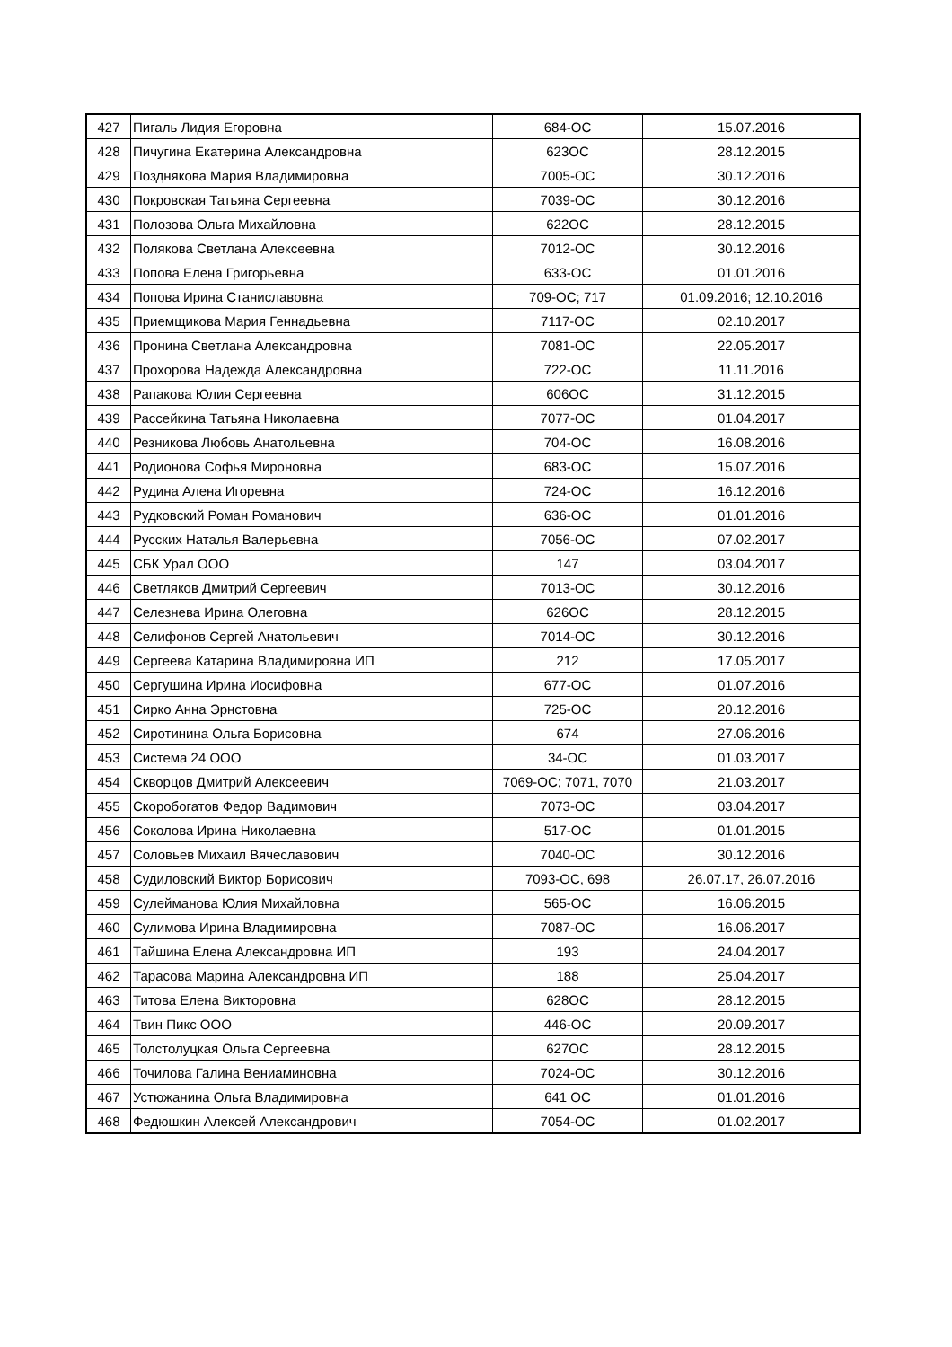| 427 | Пигаль Лидия Егоровна | 684-ОС | 15.07.2016 |
| 428 | Пичугина Екатерина Александровна | 623ОС | 28.12.2015 |
| 429 | Позднякова Мария Владимировна | 7005-ОС | 30.12.2016 |
| 430 | Покровская Татьяна Сергеевна | 7039-ОС | 30.12.2016 |
| 431 | Полозова Ольга Михайловна | 622ОС | 28.12.2015 |
| 432 | Полякова Светлана Алексеевна | 7012-ОС | 30.12.2016 |
| 433 | Попова Елена Григорьевна | 633-ОС | 01.01.2016 |
| 434 | Попова Ирина Станиславовна | 709-ОС; 717 | 01.09.2016; 12.10.2016 |
| 435 | Приемщикова Мария Геннадьевна | 7117-ОС | 02.10.2017 |
| 436 | Пронина Светлана Александровна | 7081-ОС | 22.05.2017 |
| 437 | Прохорова Надежда Александровна | 722-ОС | 11.11.2016 |
| 438 | Рапакова Юлия Сергеевна | 606ОС | 31.12.2015 |
| 439 | Рассейкина Татьяна Николаевна | 7077-ОС | 01.04.2017 |
| 440 | Резникова Любовь Анатольевна | 704-ОС | 16.08.2016 |
| 441 | Родионова Софья Мироновна | 683-ОС | 15.07.2016 |
| 442 | Рудина Алена Игоревна | 724-ОС | 16.12.2016 |
| 443 | Рудковский Роман Романович | 636-ОС | 01.01.2016 |
| 444 | Русских Наталья Валерьевна | 7056-ОС | 07.02.2017 |
| 445 | СБК Урал ООО | 147 | 03.04.2017 |
| 446 | Светляков Дмитрий Сергеевич | 7013-ОС | 30.12.2016 |
| 447 | Селезнева Ирина Олеговна | 626ОС | 28.12.2015 |
| 448 | Селифонов Сергей Анатольевич | 7014-ОС | 30.12.2016 |
| 449 | Сергеева Катарина Владимировна ИП | 212 | 17.05.2017 |
| 450 | Сергушина Ирина Иосифовна | 677-ОС | 01.07.2016 |
| 451 | Сирко Анна Эрнстовна | 725-ОС | 20.12.2016 |
| 452 | Сиротинина Ольга Борисовна | 674 | 27.06.2016 |
| 453 | Система 24 ООО | 34-ОС | 01.03.2017 |
| 454 | Скворцов Дмитрий Алексеевич | 7069-ОС; 7071, 7070 | 21.03.2017 |
| 455 | Скоробогатов Федор Вадимович | 7073-ОС | 03.04.2017 |
| 456 | Соколова Ирина Николаевна | 517-ОС | 01.01.2015 |
| 457 | Соловьев Михаил Вячеславович | 7040-ОС | 30.12.2016 |
| 458 | Судиловский Виктор Борисович | 7093-ОС, 698 | 26.07.17, 26.07.2016 |
| 459 | Сулейманова Юлия Михайловна | 565-ОС | 16.06.2015 |
| 460 | Сулимова Ирина Владимировна | 7087-ОС | 16.06.2017 |
| 461 | Тайшина Елена Александровна ИП | 193 | 24.04.2017 |
| 462 | Тарасова Марина Александровна ИП | 188 | 25.04.2017 |
| 463 | Титова Елена Викторовна | 628ОС | 28.12.2015 |
| 464 | Твин Пикс ООО | 446-ОС | 20.09.2017 |
| 465 | Толстолуцкая Ольга Сергеевна | 627ОС | 28.12.2015 |
| 466 | Точилова Галина Вениаминовна | 7024-ОС | 30.12.2016 |
| 467 | Устюжанина Ольга Владимировна | 641 ОС | 01.01.2016 |
| 468 | Федюшкин Алексей Александрович | 7054-ОС | 01.02.2017 |